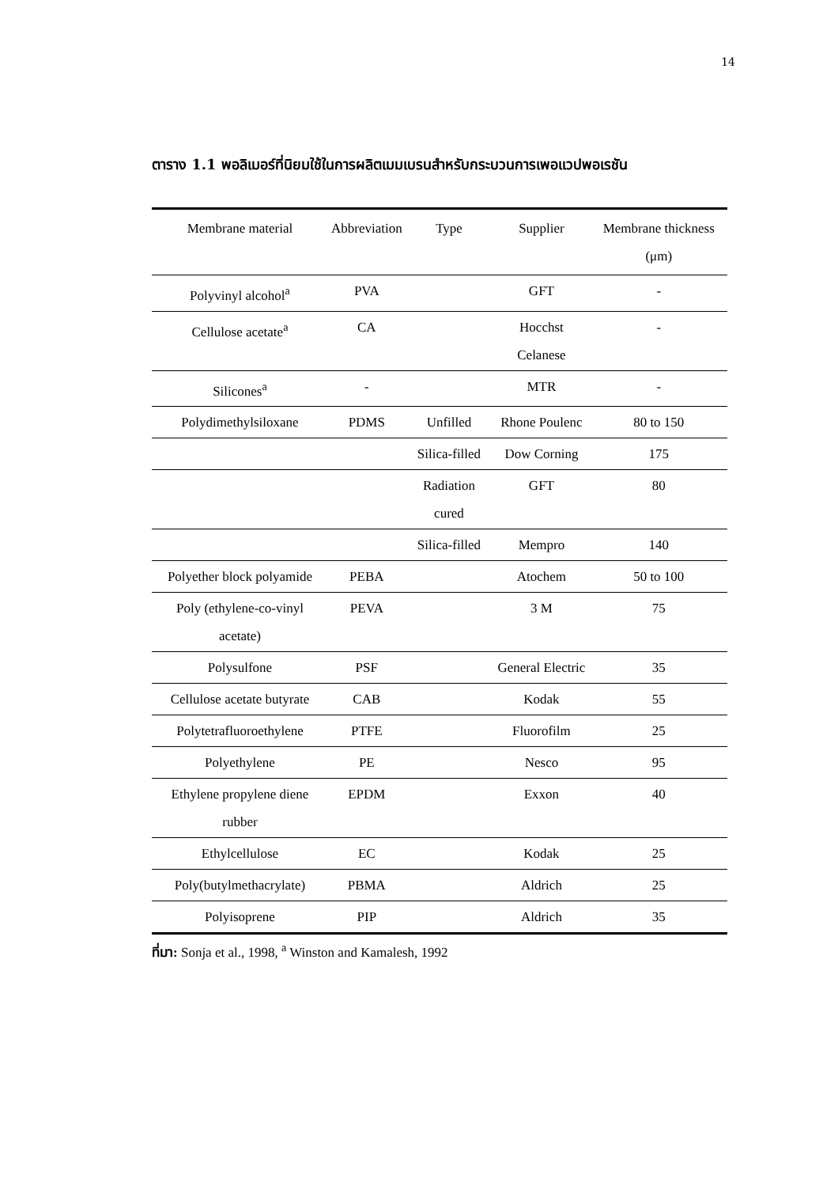14
ตาราง 1.1 พอลิเมอร์ที่นิยมใช้ในการผลิตเมมเบรนสำหรับกระบวนการเพอแวปพอเรชัน
| Membrane material | Abbreviation | Type | Supplier | Membrane thickness (μm) |
| --- | --- | --- | --- | --- |
| Polyvinyl alcohol<sup>a</sup> | PVA | | GFT | - |
| Cellulose acetate<sup>a</sup> | CA | | Hocchst Celanese | - |
| Silicones<sup>a</sup> | - | | MTR | - |
| Polydimethylsiloxane | PDMS | Unfilled | Rhone Poulenc | 80 to 150 |
| | | Silica-filled | Dow Corning | 175 |
| | | Radiation cured | GFT | 80 |
| | | Silica-filled | Mempro | 140 |
| Polyether block polyamide | PEBA | | Atochem | 50 to 100 |
| Poly (ethylene-co-vinyl acetate) | PEVA | | 3 M | 75 |
| Polysulfone | PSF | | General Electric | 35 |
| Cellulose acetate butyrate | CAB | | Kodak | 55 |
| Polytetrafluoroethylene | PTFE | | Fluorofilm | 25 |
| Polyethylene | PE | | Nesco | 95 |
| Ethylene propylene diene rubber | EPDM | | Exxon | 40 |
| Ethylcellulose | EC | | Kodak | 25 |
| Poly(butylmethacrylate) | PBMA | | Aldrich | 25 |
| Polyisoprene | PIP | | Aldrich | 35 |
ที่มา: Sonja et al., 1998, <sup>a</sup> Winston and Kamalesh, 1992